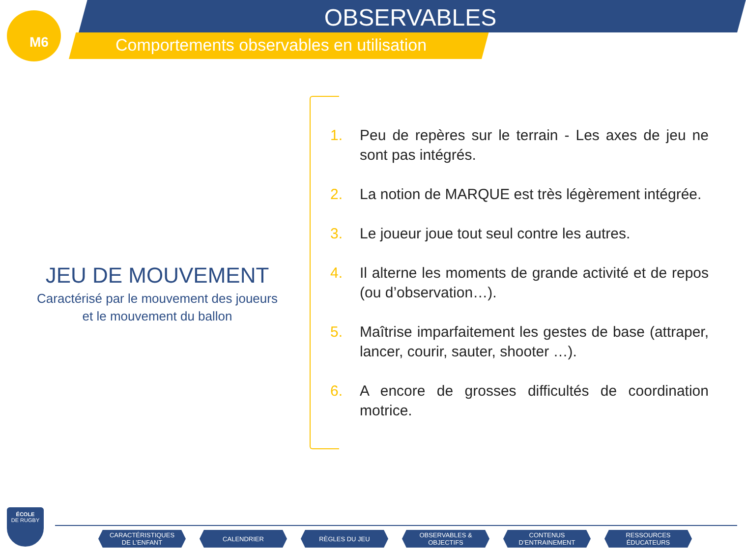M6
OBSERVABLES
Comportements observables en utilisation
JEU DE MOUVEMENT
Caractérisé par le mouvement des joueurs
et le mouvement du ballon
1. Peu de repères sur le terrain - Les axes de jeu ne sont pas intégrés.
2. La notion de MARQUE est très légèrement intégrée.
3. Le joueur joue tout seul contre les autres.
4. Il alterne les moments de grande activité et de repos (ou d’observation…).
5. Maîtrise imparfaitement les gestes de base (attraper, lancer, courir, sauter, shooter …).
6. A encore de grosses difficultés de coordination motrice.
ÉCOLE
DE RUGBY
CARACTÉRISTIQUES
DE L’ENFANT
CALENDRIER RÈGLES DU JEU OBSERVABLES &
OBJECTIFS
CONTENUS
D’ENTRAINEMENT
RESSOURCES
ÉDUCATEURS